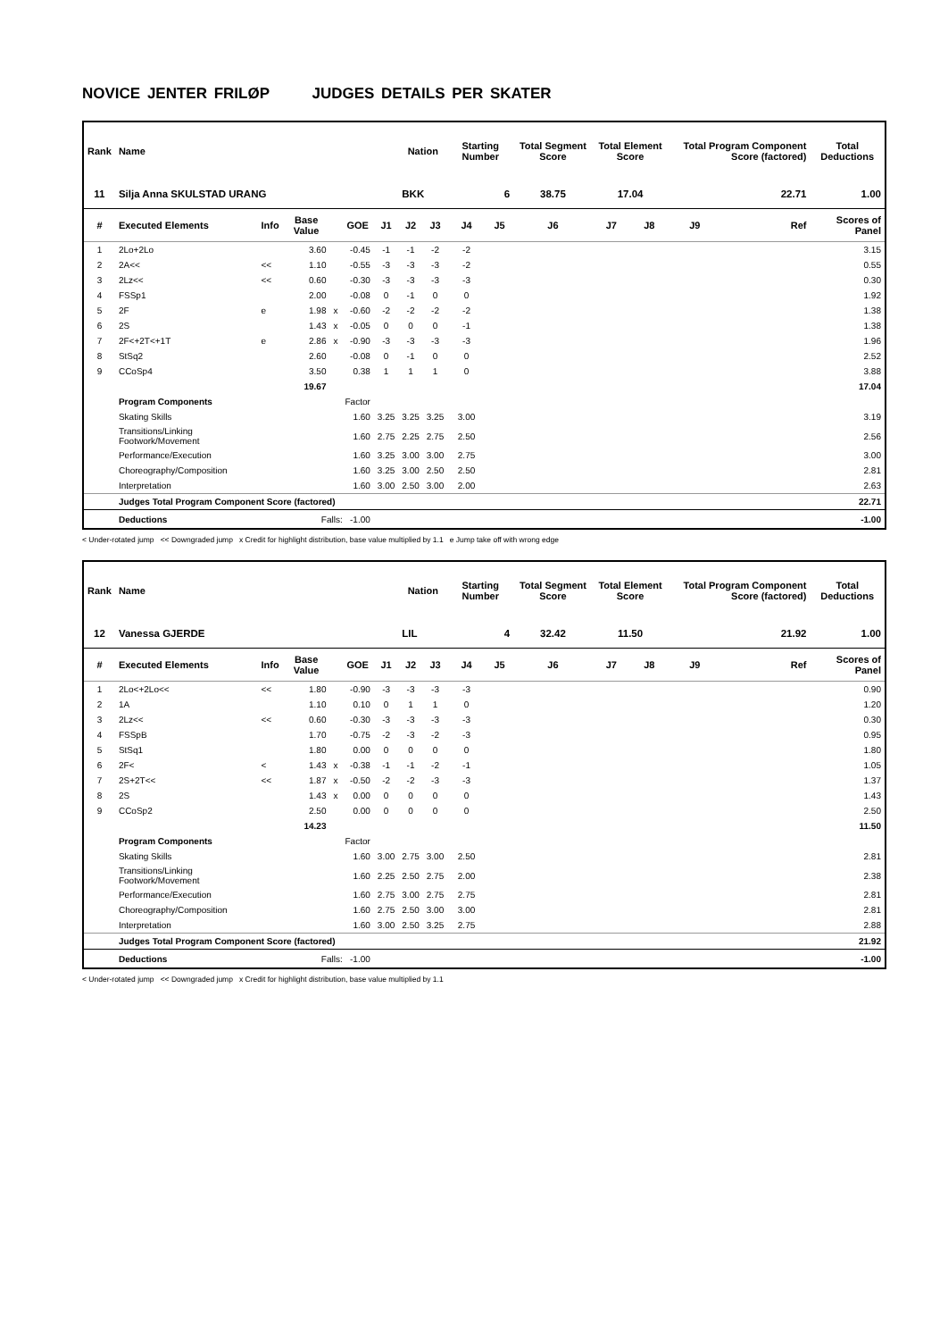NOVICE JENTER FRILØP JUDGES DETAILS PER SKATER
| Rank | Name | | | | | | Nation | | Starting Number | | Total Segment Score | Total Element Score | | Total Program Component Score (factored) | | | Total Deductions |
| --- | --- | --- | --- | --- | --- | --- | --- | --- | --- | --- | --- | --- | --- | --- | --- | --- | --- |
| 11 | Silja Anna SKULSTAD URANG | | | | | | BKK | | 6 | | 38.75 | 17.04 | | 22.71 | | | 1.00 |
| # | Executed Elements | Info | Base Value | | GOE | J1 | J2 | J3 | J4 | J5 | J6 | J7 | J8 | J9 | | Ref | Scores of Panel |
| 1 | 2Lo+2Lo | | 3.60 | | -0.45 | -1 | -1 | -2 | -2 | | | | | | | | 3.15 |
| 2 | 2A<< | << | 1.10 | | -0.55 | -3 | -3 | -3 | -2 | | | | | | | | 0.55 |
| 3 | 2Lz<< | << | 0.60 | | -0.30 | -3 | -3 | -3 | -3 | | | | | | | | 0.30 |
| 4 | FSSp1 | | 2.00 | | -0.08 | 0 | -1 | 0 | 0 | | | | | | | | 1.92 |
| 5 | 2F | e | 1.98 | x | -0.60 | -2 | -2 | -2 | -2 | | | | | | | | 1.38 |
| 6 | 2S | | 1.43 | x | -0.05 | 0 | 0 | 0 | -1 | | | | | | | | 1.38 |
| 7 | 2F<+2T<+1T | e | 2.86 | x | -0.90 | -3 | -3 | -3 | -3 | | | | | | | | 1.96 |
| 8 | StSq2 | | 2.60 | | -0.08 | 0 | -1 | 0 | 0 | | | | | | | | 2.52 |
| 9 | CCoSp4 | | 3.50 | | 0.38 | 1 | 1 | 1 | 0 | | | | | | | | 3.88 |
| | | | 19.67 | | | | | | | | | | | | | | 17.04 |
| | Program Components | | | | Factor | | | | | | | | | | | | |
| | Skating Skills | | | | 1.60 | 3.25 | 3.25 | 3.25 | 3.00 | | | | | | | | 3.19 |
| | Transitions/Linking Footwork/Movement | | | | 1.60 | 2.75 | 2.25 | 2.75 | 2.50 | | | | | | | | 2.56 |
| | Performance/Execution | | | | 1.60 | 3.25 | 3.00 | 3.00 | 2.75 | | | | | | | | 3.00 |
| | Choreography/Composition | | | | 1.60 | 3.25 | 3.00 | 2.50 | 2.50 | | | | | | | | 2.81 |
| | Interpretation | | | | 1.60 | 3.00 | 2.50 | 3.00 | 2.00 | | | | | | | | 2.63 |
| | Judges Total Program Component Score (factored) | | | | | | | | | | | | | | | | 22.71 |
| | Deductions | Falls: -1.00 | | | | | | | | | | | | | | | -1.00 |
< Under-rotated jump << Downgraded jump x Credit for highlight distribution, base value multiplied by 1.1 e Jump take off with wrong edge
| Rank | Name | | | | | | Nation | | Starting Number | | Total Segment Score | Total Element Score | | Total Program Component Score (factored) | | | Total Deductions |
| --- | --- | --- | --- | --- | --- | --- | --- | --- | --- | --- | --- | --- | --- | --- | --- | --- | --- |
| 12 | Vanessa GJERDE | | | | | | LIL | | 4 | | 32.42 | 11.50 | | 21.92 | | | 1.00 |
| # | Executed Elements | Info | Base Value | | GOE | J1 | J2 | J3 | J4 | J5 | J6 | J7 | J8 | J9 | | Ref | Scores of Panel |
| 1 | 2Lo<+2Lo<< | << | 1.80 | | -0.90 | -3 | -3 | -3 | -3 | | | | | | | | 0.90 |
| 2 | 1A | | 1.10 | | 0.10 | 0 | 1 | 1 | 0 | | | | | | | | 1.20 |
| 3 | 2Lz<< | << | 0.60 | | -0.30 | -3 | -3 | -3 | -3 | | | | | | | | 0.30 |
| 4 | FSSpB | | 1.70 | | -0.75 | -2 | -3 | -2 | -3 | | | | | | | | 0.95 |
| 5 | StSq1 | | 1.80 | | 0.00 | 0 | 0 | 0 | 0 | | | | | | | | 1.80 |
| 6 | 2F< | < | 1.43 | x | -0.38 | -1 | -1 | -2 | -1 | | | | | | | | 1.05 |
| 7 | 2S+2T<< | << | 1.87 | x | -0.50 | -2 | -2 | -3 | -3 | | | | | | | | 1.37 |
| 8 | 2S | | 1.43 | x | 0.00 | 0 | 0 | 0 | 0 | | | | | | | | 1.43 |
| 9 | CCoSp2 | | 2.50 | | 0.00 | 0 | 0 | 0 | 0 | | | | | | | | 2.50 |
| | | | 14.23 | | | | | | | | | | | | | | 11.50 |
| | Program Components | | | | Factor | | | | | | | | | | | | |
| | Skating Skills | | | | 1.60 | 3.00 | 2.75 | 3.00 | 2.50 | | | | | | | | 2.81 |
| | Transitions/Linking Footwork/Movement | | | | 1.60 | 2.25 | 2.50 | 2.75 | 2.00 | | | | | | | | 2.38 |
| | Performance/Execution | | | | 1.60 | 2.75 | 3.00 | 2.75 | 2.75 | | | | | | | | 2.81 |
| | Choreography/Composition | | | | 1.60 | 2.75 | 2.50 | 3.00 | 3.00 | | | | | | | | 2.81 |
| | Interpretation | | | | 1.60 | 3.00 | 2.50 | 3.25 | 2.75 | | | | | | | | 2.88 |
| | Judges Total Program Component Score (factored) | | | | | | | | | | | | | | | | 21.92 |
| | Deductions | Falls: -1.00 | | | | | | | | | | | | | | | -1.00 |
< Under-rotated jump << Downgraded jump x Credit for highlight distribution, base value multiplied by 1.1